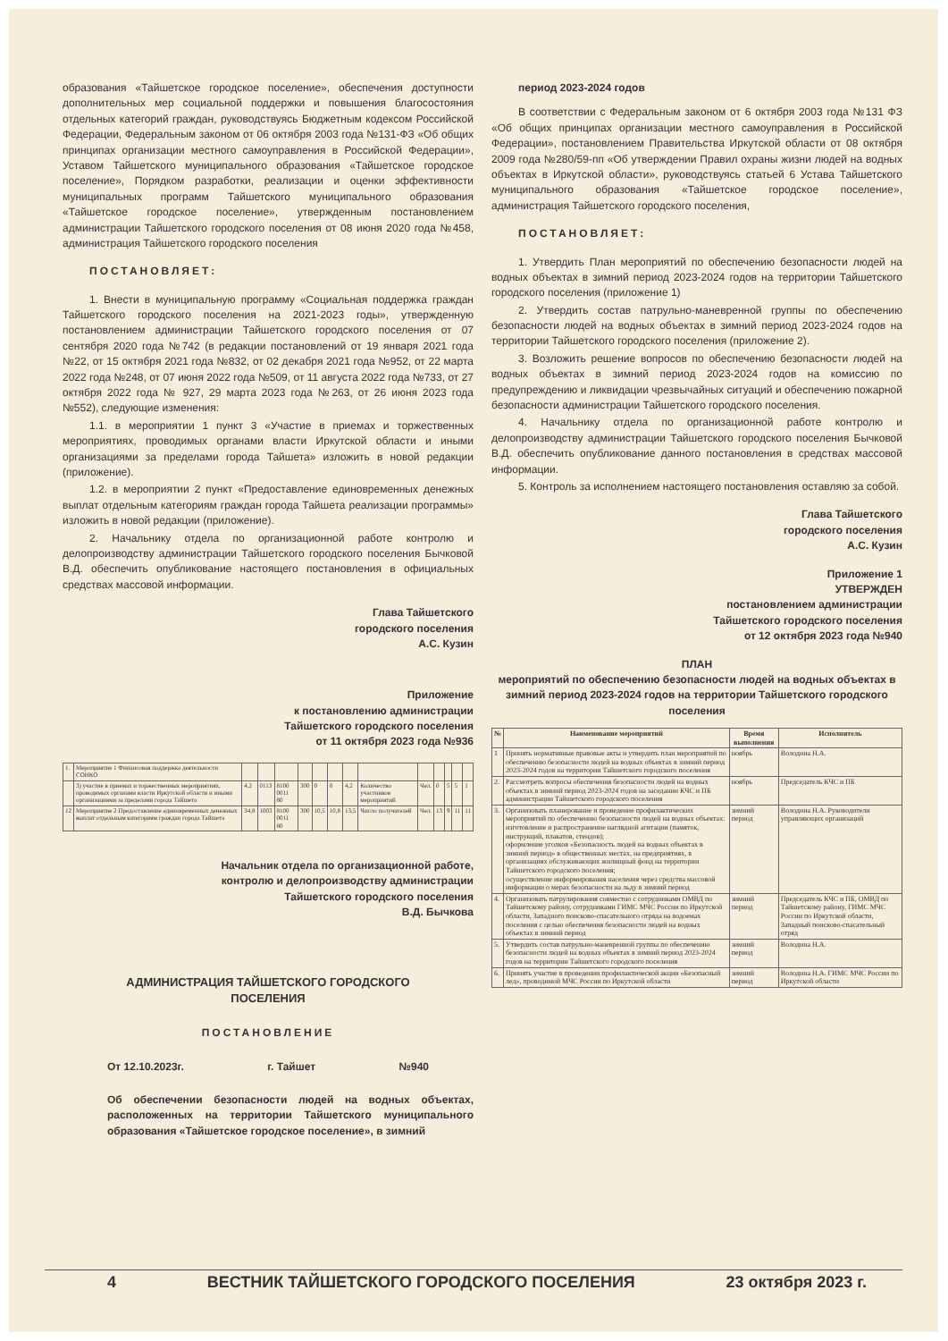образования «Тайшетское городское поселение», обеспечения доступности дополнительных мер социальной поддержки и повышения благосостояния отдельных категорий граждан, руководствуясь Бюджетным кодексом Российской Федерации, Федеральным законом от 06 октября 2003 года №131-ФЗ «Об общих принципах организации местного самоуправления в Российской Федерации», Уставом Тайшетского муниципального образования «Тайшетское городское поселение», Порядком разработки, реализации и оценки эффективности муниципальных программ Тайшетского муниципального образования «Тайшетское городское поселение», утвержденным постановлением администрации Тайшетского городского поселения от 08 июня 2020 года №458, администрация Тайшетского городского поселения
ПОСТАНОВЛЯЕТ:
1. Внести в муниципальную программу «Социальная поддержка граждан Тайшетского городского поселения на 2021-2023 годы», утвержденную постановлением администрации Тайшетского городского поселения от 07 сентября 2020 года №742 (в редакции постановлений от 19 января 2021 года №22, от 15 октября 2021 года №832, от 02 декабря 2021 года №952, от 22 марта 2022 года №248, от 07 июня 2022 года №509, от 11 августа 2022 года №733, от 27 октября 2022 года № 927, 29 марта 2023 года №263, от 26 июня 2023 года №552), следующие изменения:
1.1. в мероприятии 1 пункт 3 «Участие в приемах и торжественных мероприятиях, проводимых органами власти Иркутской области и иными организациями за пределами города Тайшета» изложить в новой редакции (приложение).
1.2. в мероприятии 2 пункт «Предоставление единовременных денежных выплат отдельным категориям граждан города Тайшета реализации программы» изложить в новой редакции (приложение).
2. Начальнику отдела по организационной работе контролю и делопроизводству администрации Тайшетского городского поселения Бычковой В.Д. обеспечить опубликование настоящего постановления в официальных средствах массовой информации.
Глава Тайшетского
городского поселения
А.С. Кузин
Приложение
к постановлению администрации
Тайшетского городского поселения
от 11 октября 2023 года №936
| 1. | Мероприятие 1 Финансовая поддержка деятельности СОНКО | | | | | | | | | | | | | |
| | 3) участие в приемах и торжественных мероприятиях, проводимых органами власти Иркутской области и иными организациями за пределами города Тайшета | 4,2 | 0113 | 8100 0011 80 | 300 | 0 | 0 | 4,2 | Количество участников мероприятий | Чел. | 0 | 5 | 5 | 1 |
| 12 | Мероприятие 2 Предоставление единовременных денежных выплат отдельным категориям граждан города Тайшета | 34,8 | 1003 | 8100 0011 80 | 300 | 10,5 | 10,8 | 13,5 | Число получателей | Чел. | 13 | 9 | 11 | 11 |
Начальник отдела по организационной работе,
контролю и делопроизводству администрации
Тайшетского городского поселения
В.Д. Бычкова
АДМИНИСТРАЦИЯ ТАЙШЕТСКОГО ГОРОДСКОГО
ПОСЕЛЕНИЯ
ПОСТАНОВЛЕНИЕ
От 12.10.2023г. г. Тайшет №940
Об обеспечении безопасности людей на водных объектах, расположенных на территории Тайшетского муниципального образования «Тайшетское городское поселение», в зимний
период 2023-2024 годов
В соответствии с Федеральным законом от 6 октября 2003 года №131 ФЗ «Об общих принципах организации местного самоуправления в Российской Федерации», постановлением Правительства Иркутской области от 08 октября 2009 года №280/59-пп «Об утверждении Правил охраны жизни людей на водных объектах в Иркутской области», руководствуясь статьей 6 Устава Тайшетского муниципального образования «Тайшетское городское поселение», администрация Тайшетского городского поселения,
ПОСТАНОВЛЯЕТ:
1. Утвердить План мероприятий по обеспечению безопасности людей на водных объектах в зимний период 2023-2024 годов на территории Тайшетского городского поселения (приложение 1)
2. Утвердить состав патрульно-маневренной группы по обеспечению безопасности людей на водных объектах в зимний период 2023-2024 годов на территории Тайшетского городского поселения (приложение 2).
3. Возложить решение вопросов по обеспечению безопасности людей на водных объектах в зимний период 2023-2024 годов на комиссию по предупреждению и ликвидации чрезвычайных ситуаций и обеспечению пожарной безопасности администрации Тайшетского городского поселения.
4. Начальнику отдела по организационной работе контролю и делопроизводству администрации Тайшетского городского поселения Бычковой В.Д. обеспечить опубликование данного постановления в средствах массовой информации.
5. Контроль за исполнением настоящего постановления оставляю за собой.
Глава Тайшетского
городского поселения
А.С. Кузин
Приложение 1
УТВЕРЖДЕН
постановлением администрации
Тайшетского городского поселения
от 12 октября 2023 года №940
ПЛАН
мероприятий по обеспечению безопасности людей на водных объектах в зимний период 2023-2024 годов на территории Тайшетского городского поселения
| № | Наименование мероприятий | Время выполнения | Исполнитель |
| --- | --- | --- | --- |
| 1 | Принять нормативные правовые акты и утвердить план мероприятий по обеспечению безопасности людей на водных объектах в зимний период 2023-2024 годов на территории Тайшетского городского поселения | ноябрь | Володина Н.А. |
| 2. | Рассмотреть вопросы обеспечения безопасности людей на водных объектах в зимний период 2023-2024 годов на заседании КЧС и ПБ администрации Тайшетского городского поселения | ноябрь | Председатель КЧС и ПБ |
| 3. | Организовать планирование и проведение профилактических мероприятий по обеспечению безопасности людей на водных объектах: изготовление и распространение наглядной агитации (памяток, инструкций, плакатов, стендов); оформление уголков «Безопасность людей на водных объектах в зимний период» в общественных местах, на предприятиях, в организациях обслуживающих жилищный фонд на территории Тайшетского городского поселения; осуществление информирования населения через средства массовой информации о мерах безопасности на льду в зимний период | зимний период | Володина Н.А. Руководители управляющих организаций |
| 4. | Организовать патрулирования совместно с сотрудниками ОМВД по Тайшетскому району, сотрудниками ГИМС МЧС России по Иркутской области, Западного поисково-спасательного отряда на водоемах поселения с целью обеспечения безопасности людей на водных объектах в зимний период | зимний период | Председатель КЧС и ПБ, ОМВД по Тайшетскому району, ГИМС МЧС России по Иркутской области, Западный поисково-спасательный отряд |
| 5. | Утвердить состав патрульно-маневренной группы по обеспечению безопасности людей на водных объектах в зимний период 2023-2024 годов на территории Тайшетского городского поселения | зимний период | Володина Н.А. |
| 6. | Принять участие в проведении профилактической акции «Безопасный лед», проводимой МЧС России по Иркутской области | зимний период | Володина Н.А. ГИМС МЧС России по Иркутской области |
4 ВЕСТНИК ТАЙШЕТСКОГО ГОРОДСКОГО ПОСЕЛЕНИЯ 23 октября 2023 г.